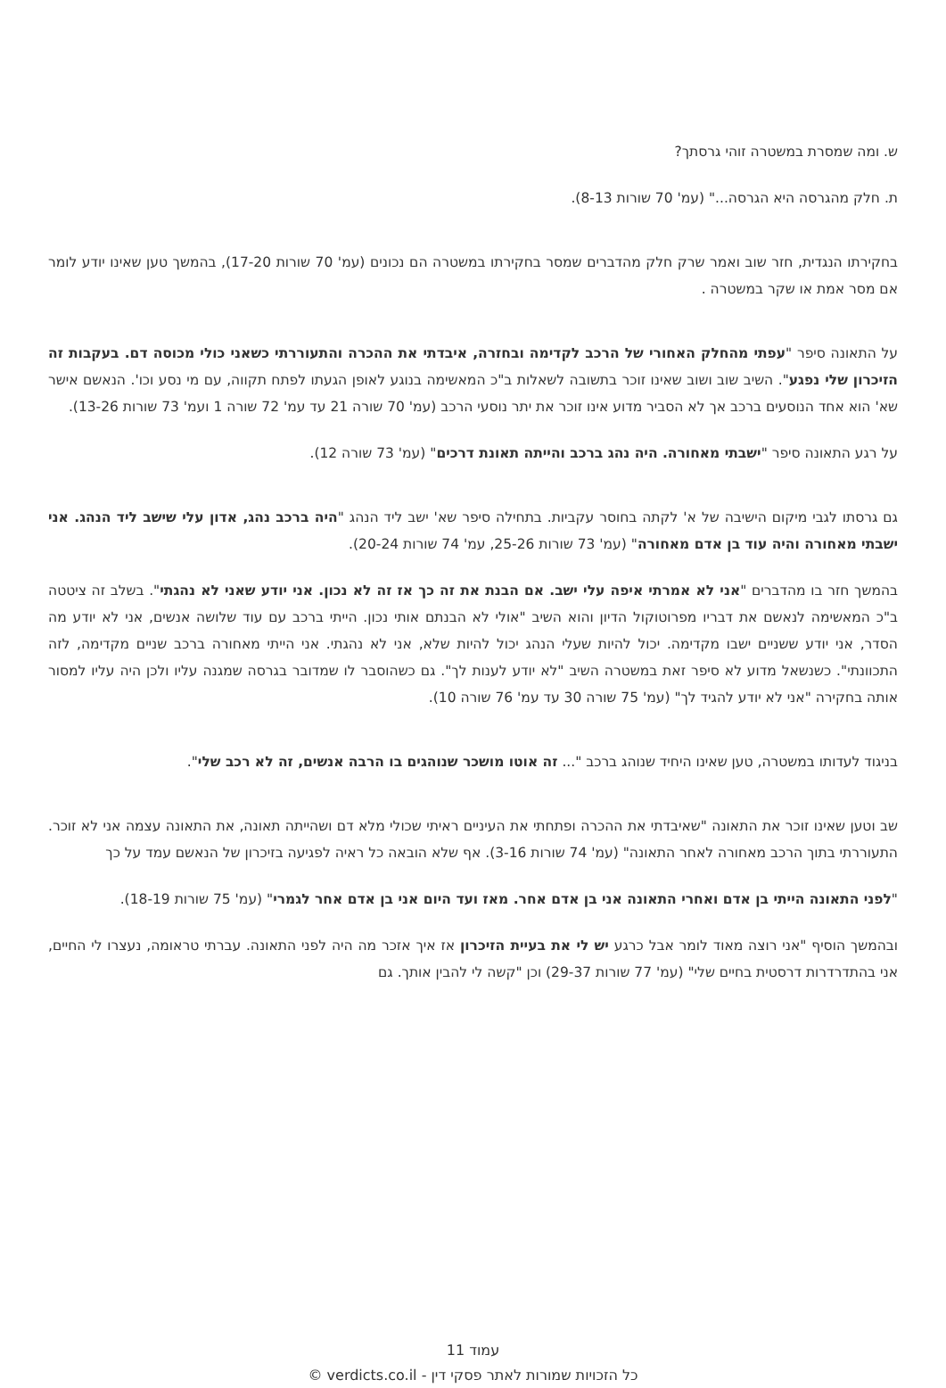ש. ומה שמסרת במשטרה זוהי גרסתך?
ת. חלק מהגרסה היא הגרסה..." (עמ' 70 שורות 8-13).
בחקירתו הנגדית, חזר שוב ואמר שרק חלק מהדברים שמסר בחקירתו במשטרה הם נכונים (עמ' 70 שורות 17-20), בהמשך טען שאינו יודע לומר אם מסר אמת או שקר במשטרה .
על התאונה סיפר "עפתי מהחלק האחורי של הרכב לקדימה ובחזרה, איבדתי את ההכרה והתעוררתי כשאני כולי מכוסה דם. בעקבות זה הזיכרון שלי נפגע". השיב שוב ושוב שאינו זוכר בתשובה לשאלות ב"כ המאשימה בנוגע לאופן הגעתו לפתח תקווה, עם מי נסע וכו'. הנאשם אישר שא' הוא אחד הנוסעים ברכב אך לא הסביר מדוע אינו זוכר את יתר נוסעי הרכב (עמ' 70 שורה 21 עד עמ' 72 שורה 1 ועמ' 73 שורות 13-26).
על רגע התאונה סיפר "ישבתי מאחורה. היה נהג ברכב והייתה תאונת דרכים" (עמ' 73 שורה 12).
גם גרסתו לגבי מיקום הישיבה של א' לקתה בחוסר עקביות. בתחילה סיפר שא' ישב ליד הנהג "היה ברכב נהג, אדון עלי שישב ליד הנהג. אני ישבתי מאחורה והיה עוד בן אדם מאחורה" (עמ' 73 שורות 25-26, עמ' 74 שורות 20-24).
בהמשך חזר בו מהדברים "אני לא אמרתי איפה עלי ישב. אם הבנת את זה כך אז זה לא נכון. אני יודע שאני לא נהגתי". בשלב זה ציטטה ב"כ המאשימה לנאשם את דבריו מפרוטוקול הדיון והוא השיב "אולי לא הבנתם אותי נכון. הייתי ברכב עם עוד שלושה אנשים, אני לא יודע מה הסדר, אני יודע ששניים ישבו מקדימה. יכול להיות שעלי הנהג יכול להיות שלא, אני לא נהגתי. אני הייתי מאחורה ברכב שניים מקדימה, לזה התכוונתי". כשנשאל מדוע לא סיפר זאת במשטרה השיב "לא יודע לענות לך". גם כשהוסבר לו שמדובר בגרסה שמגנה עליו ולכן היה עליו למסור אותה בחקירה "אני לא יודע להגיד לך" (עמ' 75 שורה 30 עד עמ' 76 שורה 10).
בניגוד לעדותו במשטרה, טען שאינו היחיד שנוהג ברכב "... זה אוטו מושכר שנוהגים בו הרבה אנשים, זה לא רכב שלי".
שב וטען שאינו זוכר את התאונה "שאיבדתי את ההכרה ופתחתי את העיניים ראיתי שכולי מלא דם ושהייתה תאונה, את התאונה עצמה אני לא זוכר. התעוררתי בתוך הרכב מאחורה לאחר התאונה" (עמ' 74 שורות 3-16). אף שלא הובאה כל ראיה לפגיעה בזיכרון של הנאשם עמד על כך
"לפני התאונה הייתי בן אדם ואחרי התאונה אני בן אדם אחר. מאז ועד היום אני בן אדם אחר לגמרי" (עמ' 75 שורות 18-19).
ובהמשך הוסיף "אני רוצה מאוד לומר אבל כרגע יש לי את בעיית הזיכרון אז איך אזכר מה היה לפני התאונה. עברתי טראומה, נעצרו לי החיים, אני בהתדרדרות דרסטית בחיים שלי" (עמ' 77 שורות 29-37) וכן "קשה לי להבין אותך. גם
עמוד 11
כל הזכויות שמורות לאתר פסקי דין - verdicts.co.il ©